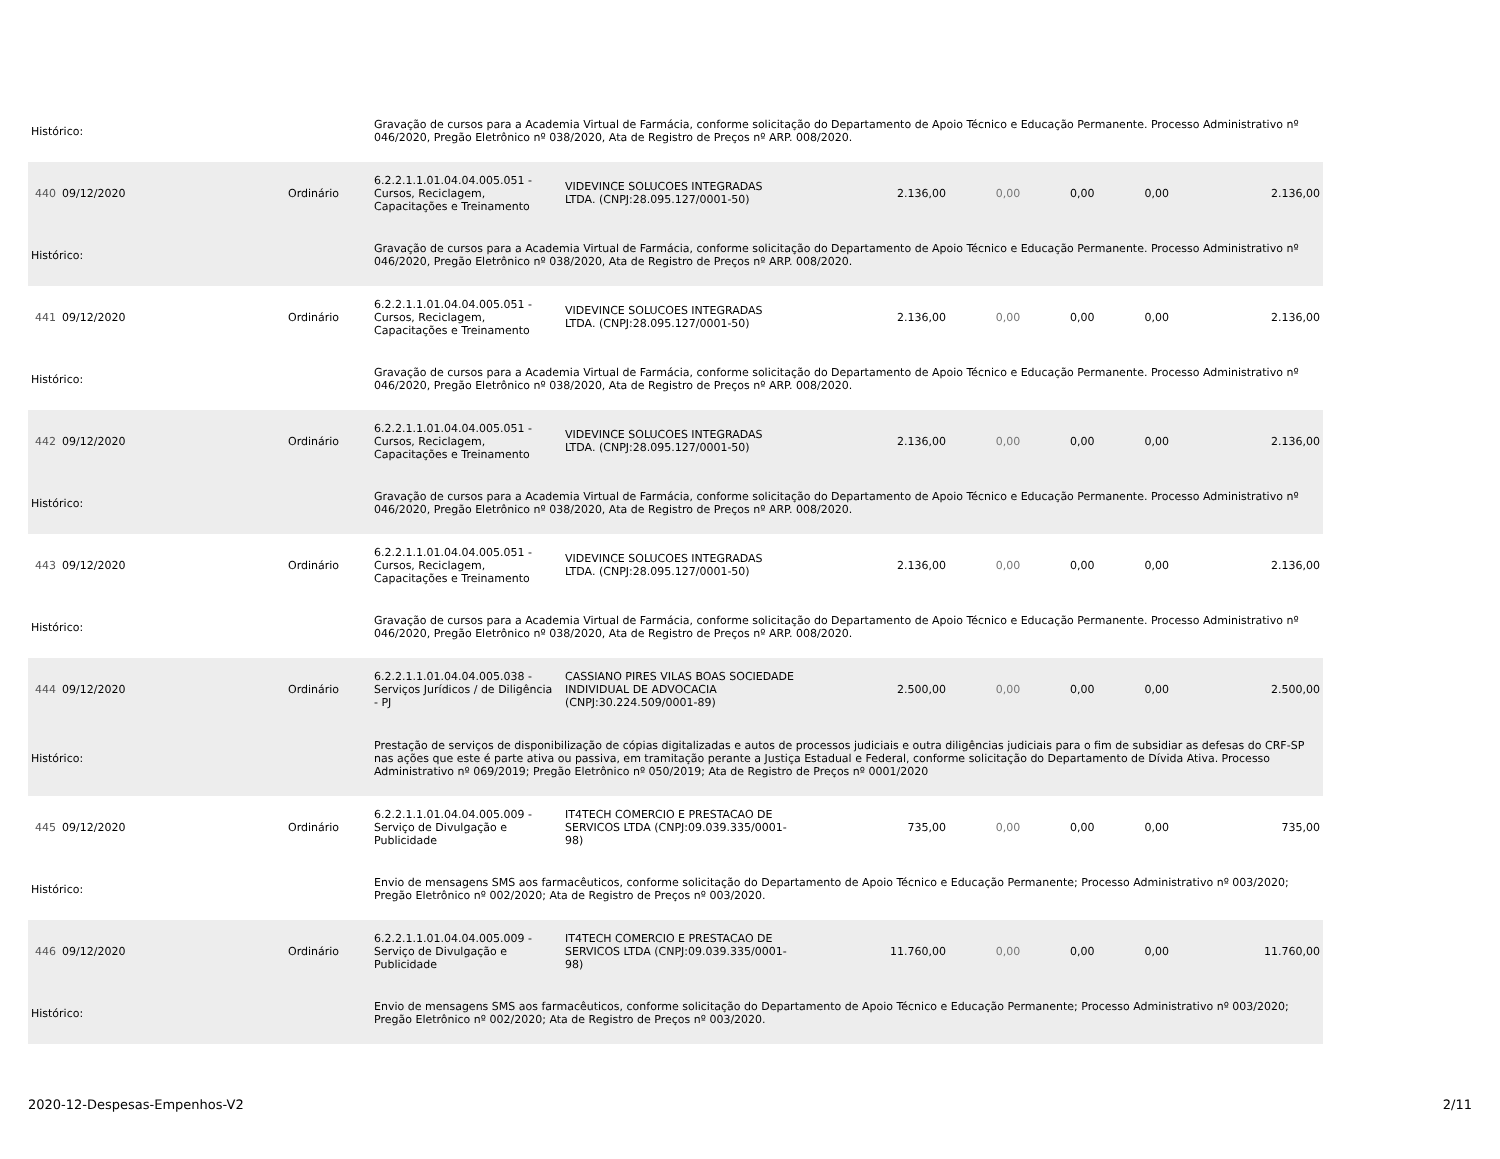| Histórico: | | | Gravação de cursos para a Academia Virtual de Farmácia, conforme solicitação do Departamento de Apoio Técnico e Educação Permanente. Processo Administrativo nº 046/2020, Pregão Eletrônico nº 038/2020, Ata de Registro de Preços nº ARP. 008/2020. | | | | | | |
| 440 | 09/12/2020 | Ordinário | 6.2.2.1.1.01.04.04.005.051 - Cursos, Reciclagem, Capacitações e Treinamento | VIDEVINCE SOLUCOES INTEGRADAS LTDA. (CNPJ:28.095.127/0001-50) | 2.136,00 | 0,00 | 0,00 | 0,00 | 2.136,00 |
| Histórico: | | | Gravação de cursos para a Academia Virtual de Farmácia, conforme solicitação do Departamento de Apoio Técnico e Educação Permanente. Processo Administrativo nº 046/2020, Pregão Eletrônico nº 038/2020, Ata de Registro de Preços nº ARP. 008/2020. | | | | | | |
| 441 | 09/12/2020 | Ordinário | 6.2.2.1.1.01.04.04.005.051 - Cursos, Reciclagem, Capacitações e Treinamento | VIDEVINCE SOLUCOES INTEGRADAS LTDA. (CNPJ:28.095.127/0001-50) | 2.136,00 | 0,00 | 0,00 | 0,00 | 2.136,00 |
| Histórico: | | | Gravação de cursos para a Academia Virtual de Farmácia, conforme solicitação do Departamento de Apoio Técnico e Educação Permanente. Processo Administrativo nº 046/2020, Pregão Eletrônico nº 038/2020, Ata de Registro de Preços nº ARP. 008/2020. | | | | | | |
| 442 | 09/12/2020 | Ordinário | 6.2.2.1.1.01.04.04.005.051 - Cursos, Reciclagem, Capacitações e Treinamento | VIDEVINCE SOLUCOES INTEGRADAS LTDA. (CNPJ:28.095.127/0001-50) | 2.136,00 | 0,00 | 0,00 | 0,00 | 2.136,00 |
| Histórico: | | | Gravação de cursos para a Academia Virtual de Farmácia, conforme solicitação do Departamento de Apoio Técnico e Educação Permanente. Processo Administrativo nº 046/2020, Pregão Eletrônico nº 038/2020, Ata de Registro de Preços nº ARP. 008/2020. | | | | | | |
| 443 | 09/12/2020 | Ordinário | 6.2.2.1.1.01.04.04.005.051 - Cursos, Reciclagem, Capacitações e Treinamento | VIDEVINCE SOLUCOES INTEGRADAS LTDA. (CNPJ:28.095.127/0001-50) | 2.136,00 | 0,00 | 0,00 | 0,00 | 2.136,00 |
| Histórico: | | | Gravação de cursos para a Academia Virtual de Farmácia, conforme solicitação do Departamento de Apoio Técnico e Educação Permanente. Processo Administrativo nº 046/2020, Pregão Eletrônico nº 038/2020, Ata de Registro de Preços nº ARP. 008/2020. | | | | | | |
| 444 | 09/12/2020 | Ordinário | 6.2.2.1.1.01.04.04.005.038 - Serviços Jurídicos / de Diligência - PJ | CASSIANO PIRES VILAS BOAS SOCIEDADE INDIVIDUAL DE ADVOCACIA (CNPJ:30.224.509/0001-89) | 2.500,00 | 0,00 | 0,00 | 0,00 | 2.500,00 |
| Histórico: | | | Prestação de serviços de disponibilização de cópias digitalizadas e autos de processos judiciais e outra diligências judiciais para o fim de subsidiar as defesas do CRF-SP nas ações que este é parte ativa ou passiva, em tramitação perante a Justiça Estadual e Federal, conforme solicitação do Departamento de Dívida Ativa. Processo Administrativo nº 069/2019; Pregão Eletrônico nº 050/2019; Ata de Registro de Preços nº 0001/2020 | | | | | | |
| 445 | 09/12/2020 | Ordinário | 6.2.2.1.1.01.04.04.005.009 - Serviço de Divulgação e Publicidade | IT4TECH COMERCIO E PRESTACAO DE SERVICOS LTDA (CNPJ:09.039.335/0001-98) | 735,00 | 0,00 | 0,00 | 0,00 | 735,00 |
| Histórico: | | | Envio de mensagens SMS aos farmacêuticos, conforme solicitação do Departamento de Apoio Técnico e Educação Permanente; Processo Administrativo nº 003/2020; Pregão Eletrônico nº 002/2020; Ata de Registro de Preços nº 003/2020. | | | | | | |
| 446 | 09/12/2020 | Ordinário | 6.2.2.1.1.01.04.04.005.009 - Serviço de Divulgação e Publicidade | IT4TECH COMERCIO E PRESTACAO DE SERVICOS LTDA (CNPJ:09.039.335/0001-98) | 11.760,00 | 0,00 | 0,00 | 0,00 | 11.760,00 |
| Histórico: | | | Envio de mensagens SMS aos farmacêuticos, conforme solicitação do Departamento de Apoio Técnico e Educação Permanente; Processo Administrativo nº 003/2020; Pregão Eletrônico nº 002/2020; Ata de Registro de Preços nº 003/2020. | | | | | | |
2020-12-Despesas-Empenhos-V2 2/11